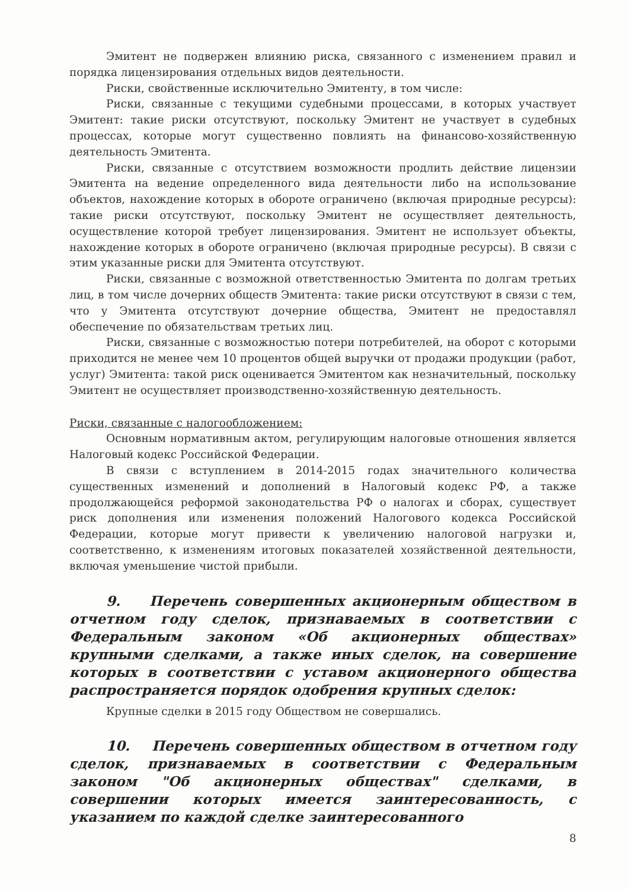Эмитент не подвержен влиянию риска, связанного с изменением правил и порядка лицензирования отдельных видов деятельности.
Риски, свойственные исключительно Эмитенту, в том числе:
Риски, связанные с текущими судебными процессами, в которых участвует Эмитент: такие риски отсутствуют, поскольку Эмитент не участвует в судебных процессах, которые могут существенно повлиять на финансово-хозяйственную деятельность Эмитента.
Риски, связанные с отсутствием возможности продлить действие лицензии Эмитента на ведение определенного вида деятельности либо на использование объектов, нахождение которых в обороте ограничено (включая природные ресурсы): такие риски отсутствуют, поскольку Эмитент не осуществляет деятельность, осуществление которой требует лицензирования. Эмитент не использует объекты, нахождение которых в обороте ограничено (включая природные ресурсы). В связи с этим указанные риски для Эмитента отсутствуют.
Риски, связанные с возможной ответственностью Эмитента по долгам третьих лиц, в том числе дочерних обществ Эмитента: такие риски отсутствуют в связи с тем, что у Эмитента отсутствуют дочерние общества, Эмитент не предоставлял обеспечение по обязательствам третьих лиц.
Риски, связанные с возможностью потери потребителей, на оборот с которыми приходится не менее чем 10 процентов общей выручки от продажи продукции (работ, услуг) Эмитента: такой риск оценивается Эмитентом как незначительный, поскольку Эмитент не осуществляет производственно-хозяйственную деятельность.
Риски, связанные с налогообложением:
Основным нормативным актом, регулирующим налоговые отношения является Налоговый кодекс Российской Федерации.
В связи с вступлением в 2014-2015 годах значительного количества существенных изменений и дополнений в Налоговый кодекс РФ, а также продолжающейся реформой законодательства РФ о налогах и сборах, существует риск дополнения или изменения положений Налогового кодекса Российской Федерации, которые могут привести к увеличению налоговой нагрузки и, соответственно, к изменениям итоговых показателей хозяйственной деятельности, включая уменьшение чистой прибыли.
9. Перечень совершенных акционерным обществом в отчетном году сделок, признаваемых в соответствии с Федеральным законом «Об акционерных обществах» крупными сделками, а также иных сделок, на совершение которых в соответствии с уставом акционерного общества распространяется порядок одобрения крупных сделок:
Крупные сделки в 2015 году Обществом не совершались.
10. Перечень совершенных обществом в отчетном году сделок, признаваемых в соответствии с Федеральным законом "Об акционерных обществах" сделками, в совершении которых имеется заинтересованность, с указанием по каждой сделке заинтересованного
8